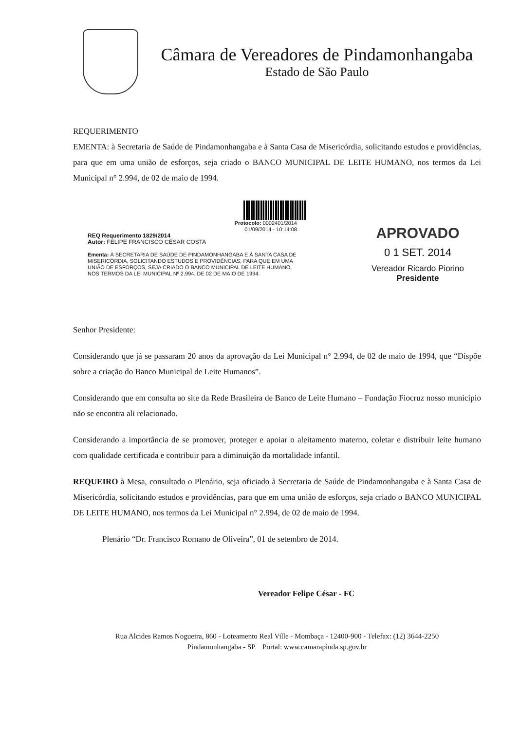Câmara de Vereadores de Pindamonhangaba
Estado de São Paulo
REQUERIMENTO
EMENTA: à Secretaria de Saúde de Pindamonhangaba e à Santa Casa de Misericórdia, solicitando estudos e providências, para que em uma união de esforços, seja criado o BANCO MUNICIPAL DE LEITE HUMANO, nos termos da Lei Municipal n° 2.994, de 02 de maio de 1994.
Protocolo: 0002401/2014
01/09/2014 - 10:14:08
REQ Requerimento 1829/2014
Autor: FELIPE FRANCISCO CÉSAR COSTA
Ementa: À SECRETARIA DE SAÚDE DE PINDAMONHANGABA E À SANTA CASA DE MISERICÓRDIA, SOLICITANDO ESTUDOS E PROVIDÊNCIAS, PARA QUE EM UMA UNIÃO DE ESFORÇOS, SEJA CRIADO O BANCO MUNICIPAL DE LEITE HUMANO, NOS TERMOS DA LEI MUNICIPAL Nº 2.994, DE 02 DE MAIO DE 1994.
APROVADO
0 1 SET. 2014
Vereador Ricardo Piorino
Presidente
Senhor Presidente:
Considerando que já se passaram 20 anos da aprovação da Lei Municipal n° 2.994, de 02 de maio de 1994, que “Dispõe sobre a criação do Banco Municipal de Leite Humanos”.
Considerando que em consulta ao site da Rede Brasileira de Banco de Leite Humano – Fundação Fiocruz nosso município não se encontra ali relacionado.
Considerando a importância de se promover, proteger e apoiar o aleitamento materno, coletar e distribuir leite humano com qualidade certificada e contribuir para a diminuição da mortalidade infantil.
REQUEIRO à Mesa, consultado o Plenário, seja oficiado à Secretaria de Saúde de Pindamonhangaba e à Santa Casa de Misericórdia, solicitando estudos e providências, para que em uma união de esforços, seja criado o BANCO MUNICIPAL DE LEITE HUMANO, nos termos da Lei Municipal n° 2.994, de 02 de maio de 1994.
Plenário “Dr. Francisco Romano de Oliveira”, 01 de setembro de 2014.
Vereador Felipe César - FC
Rua Alcides Ramos Nogueira, 860 - Loteamento Real Ville - Mombaça - 12400-900 - Telefax: (12) 3644-2250
Pindamonhangaba - SP Portal: www.camarapinda.sp.gov.br